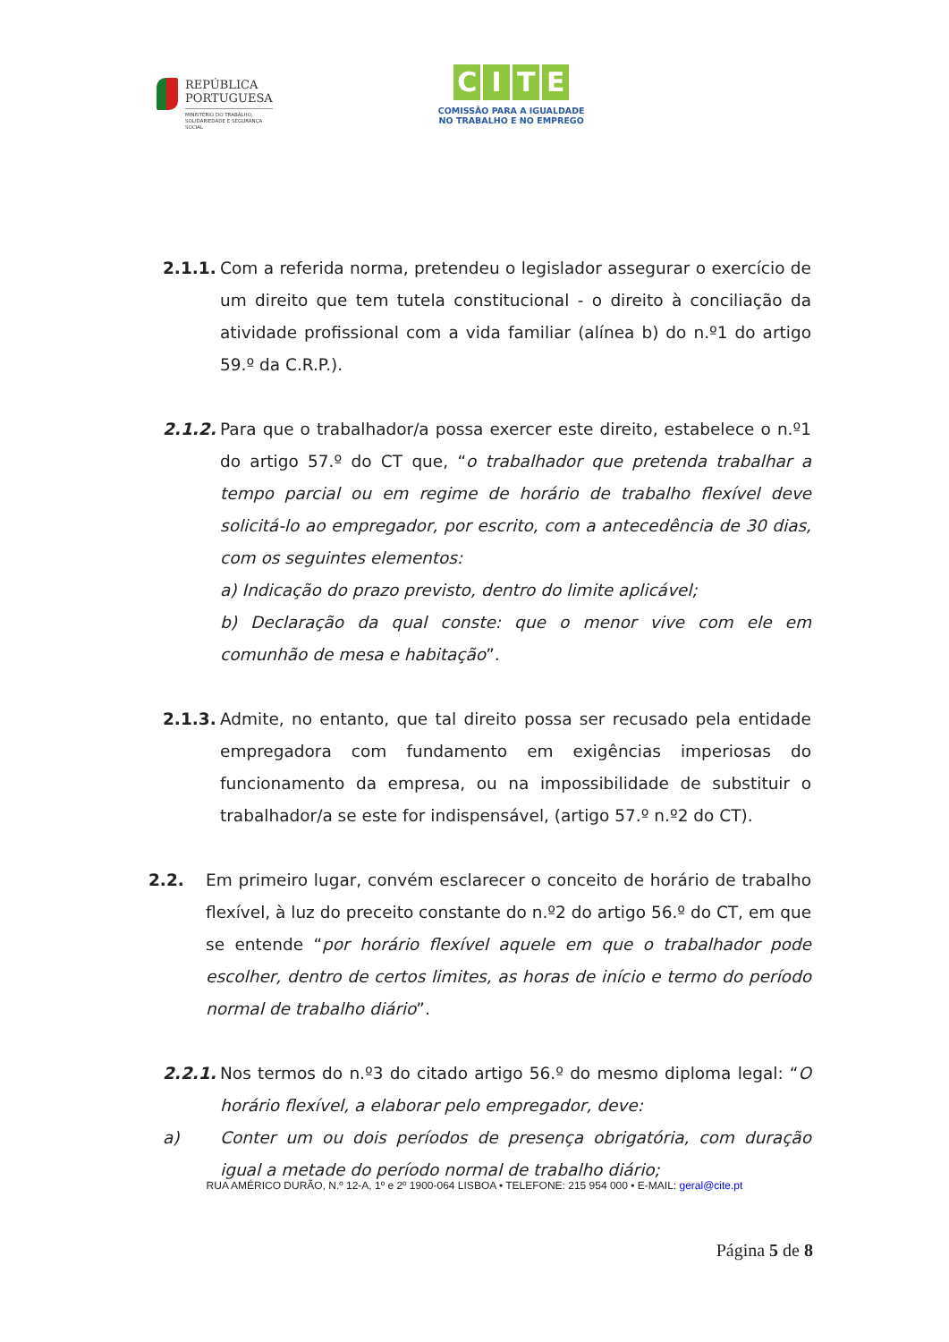REPÚBLICA
PORTUGUESA
MINISTÉRIO DO TRABALHO,
SOLIDARIEDADE E SEGURANÇA
SOCIAL
CITE
COMISSÃO PARA A IGUALDADE
NO TRABALHO E NO EMPREGO
2.1.1. Com a referida norma, pretendeu o legislador assegurar o exercício de um direito que tem tutela constitucional - o direito à conciliação da atividade profissional com a vida familiar (alínea b) do n.º1 do artigo 59.º da C.R.P.).
2.1.2. Para que o trabalhador/a possa exercer este direito, estabelece o n.º1 do artigo 57.º do CT que, “o trabalhador que pretenda trabalhar a tempo parcial ou em regime de horário de trabalho flexível deve solicitá-lo ao empregador, por escrito, com a antecedência de 30 dias, com os seguintes elementos:
a) Indicação do prazo previsto, dentro do limite aplicável;
b) Declaração da qual conste: que o menor vive com ele em comunhão de mesa e habitação”.
2.1.3. Admite, no entanto, que tal direito possa ser recusado pela entidade empregadora com fundamento em exigências imperiosas do funcionamento da empresa, ou na impossibilidade de substituir o trabalhador/a se este for indispensável, (artigo 57.º n.º2 do CT).
2.2. Em primeiro lugar, convém esclarecer o conceito de horário de trabalho flexível, à luz do preceito constante do n.º2 do artigo 56.º do CT, em que se entende “por horário flexível aquele em que o trabalhador pode escolher, dentro de certos limites, as horas de início e termo do período normal de trabalho diário”.
2.2.1. Nos termos do n.º3 do citado artigo 56.º do mesmo diploma legal: “O horário flexível, a elaborar pelo empregador, deve:
a) Conter um ou dois períodos de presença obrigatória, com duração igual a metade do período normal de trabalho diário;
RUA AMÉRICO DURÃO, N.º 12-A, 1º e 2º 1900-064 LISBOA • TELEFONE: 215 954 000 • E-MAIL: geral@cite.pt
Página 5 de 8